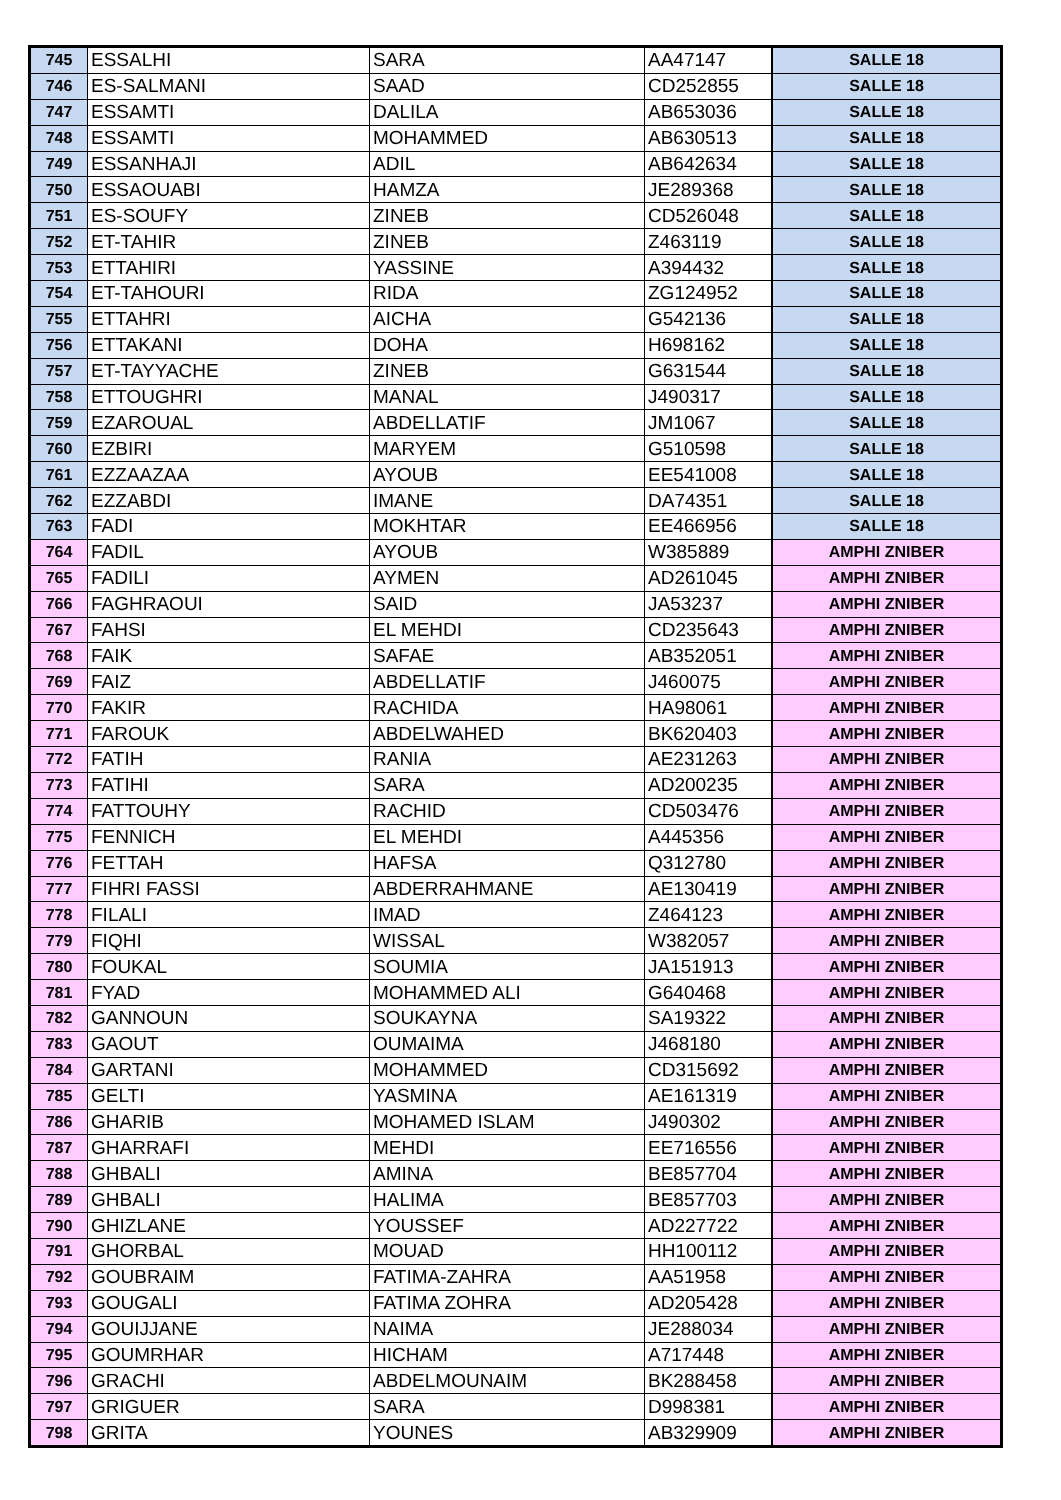| 745 | ESSALHI | SARA | AA47147 | SALLE 18 |
| 746 | ES-SALMANI | SAAD | CD252855 | SALLE 18 |
| 747 | ESSAMTI | DALILA | AB653036 | SALLE 18 |
| 748 | ESSAMTI | MOHAMMED | AB630513 | SALLE 18 |
| 749 | ESSANHAJI | ADIL | AB642634 | SALLE 18 |
| 750 | ESSAOUABI | HAMZA | JE289368 | SALLE 18 |
| 751 | ES-SOUFY | ZINEB | CD526048 | SALLE 18 |
| 752 | ET-TAHIR | ZINEB | Z463119 | SALLE 18 |
| 753 | ETTAHIRI | YASSINE | A394432 | SALLE 18 |
| 754 | ET-TAHOURI | RIDA | ZG124952 | SALLE 18 |
| 755 | ETTAHRI | AICHA | G542136 | SALLE 18 |
| 756 | ETTAKANI | DOHA | H698162 | SALLE 18 |
| 757 | ET-TAYYACHE | ZINEB | G631544 | SALLE 18 |
| 758 | ETTOUGHRI | MANAL | J490317 | SALLE 18 |
| 759 | EZAROUAL | ABDELLATIF | JM1067 | SALLE 18 |
| 760 | EZBIRI | MARYEM | G510598 | SALLE 18 |
| 761 | EZZAAZAA | AYOUB | EE541008 | SALLE 18 |
| 762 | EZZABDI | IMANE | DA74351 | SALLE 18 |
| 763 | FADI | MOKHTAR | EE466956 | SALLE 18 |
| 764 | FADIL | AYOUB | W385889 | AMPHI ZNIBER |
| 765 | FADILI | AYMEN | AD261045 | AMPHI ZNIBER |
| 766 | FAGHRAOUI | SAID | JA53237 | AMPHI ZNIBER |
| 767 | FAHSI | EL MEHDI | CD235643 | AMPHI ZNIBER |
| 768 | FAIK | SAFAE | AB352051 | AMPHI ZNIBER |
| 769 | FAIZ | ABDELLATIF | J460075 | AMPHI ZNIBER |
| 770 | FAKIR | RACHIDA | HA98061 | AMPHI ZNIBER |
| 771 | FAROUK | ABDELWAHED | BK620403 | AMPHI ZNIBER |
| 772 | FATIH | RANIA | AE231263 | AMPHI ZNIBER |
| 773 | FATIHI | SARA | AD200235 | AMPHI ZNIBER |
| 774 | FATTOUHY | RACHID | CD503476 | AMPHI ZNIBER |
| 775 | FENNICH | EL MEHDI | A445356 | AMPHI ZNIBER |
| 776 | FETTAH | HAFSA | Q312780 | AMPHI ZNIBER |
| 777 | FIHRI FASSI | ABDERRAHMANE | AE130419 | AMPHI ZNIBER |
| 778 | FILALI | IMAD | Z464123 | AMPHI ZNIBER |
| 779 | FIQHI | WISSAL | W382057 | AMPHI ZNIBER |
| 780 | FOUKAL | SOUMIA | JA151913 | AMPHI ZNIBER |
| 781 | FYAD | MOHAMMED ALI | G640468 | AMPHI ZNIBER |
| 782 | GANNOUN | SOUKAYNA | SA19322 | AMPHI ZNIBER |
| 783 | GAOUT | OUMAIMA | J468180 | AMPHI ZNIBER |
| 784 | GARTANI | MOHAMMED | CD315692 | AMPHI ZNIBER |
| 785 | GELTI | YASMINA | AE161319 | AMPHI ZNIBER |
| 786 | GHARIB | MOHAMED ISLAM | J490302 | AMPHI ZNIBER |
| 787 | GHARRAFI | MEHDI | EE716556 | AMPHI ZNIBER |
| 788 | GHBALI | AMINA | BE857704 | AMPHI ZNIBER |
| 789 | GHBALI | HALIMA | BE857703 | AMPHI ZNIBER |
| 790 | GHIZLANE | YOUSSEF | AD227722 | AMPHI ZNIBER |
| 791 | GHORBAL | MOUAD | HH100112 | AMPHI ZNIBER |
| 792 | GOUBRAIM | FATIMA-ZAHRA | AA51958 | AMPHI ZNIBER |
| 793 | GOUGALI | FATIMA ZOHRA | AD205428 | AMPHI ZNIBER |
| 794 | GOUIJJANE | NAIMA | JE288034 | AMPHI ZNIBER |
| 795 | GOUMRHAR | HICHAM | A717448 | AMPHI ZNIBER |
| 796 | GRACHI | ABDELMOUNAIM | BK288458 | AMPHI ZNIBER |
| 797 | GRIGUER | SARA | D998381 | AMPHI ZNIBER |
| 798 | GRITA | YOUNES | AB329909 | AMPHI ZNIBER |